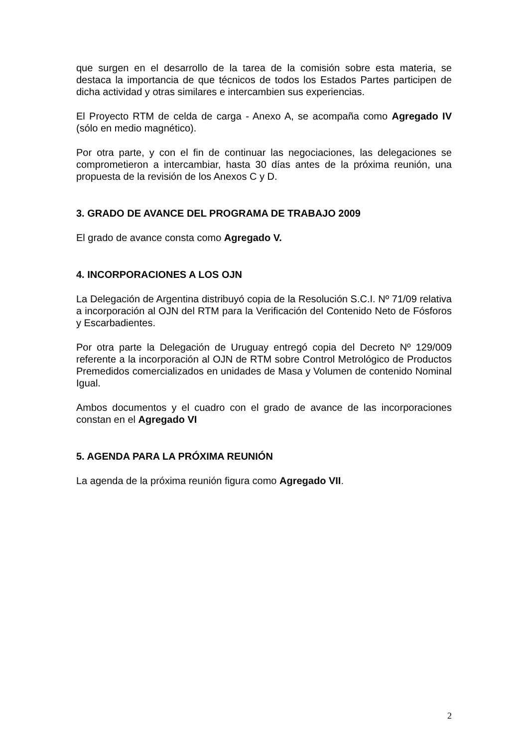que surgen en el desarrollo de la tarea de la comisión sobre esta materia, se destaca la importancia de que técnicos de todos los Estados Partes participen de dicha actividad y otras similares e intercambien sus experiencias.
El Proyecto RTM de celda de carga - Anexo A, se acompaña como Agregado IV (sólo en medio magnético).
Por otra parte, y con el fin de continuar las negociaciones, las delegaciones se comprometieron a intercambiar, hasta 30 días antes de la próxima reunión, una propuesta de la revisión de los Anexos C y D.
3. GRADO DE AVANCE DEL PROGRAMA DE TRABAJO 2009
El grado de avance consta como Agregado V.
4. INCORPORACIONES A LOS OJN
La Delegación de Argentina distribuyó copia de la Resolución S.C.I. Nº 71/09 relativa a incorporación al OJN del RTM para la Verificación del Contenido Neto de Fósforos y Escarbadientes.
Por otra parte la Delegación de Uruguay entregó copia del Decreto Nº 129/009 referente a la incorporación al OJN de RTM sobre Control Metrológico de Productos Premedidos comercializados en unidades de Masa y Volumen de contenido Nominal Igual.
Ambos documentos y el cuadro con el grado de avance de las incorporaciones constan en el Agregado VI
5. AGENDA PARA LA PRÓXIMA REUNIÓN
La agenda de la próxima reunión figura como Agregado VII.
2